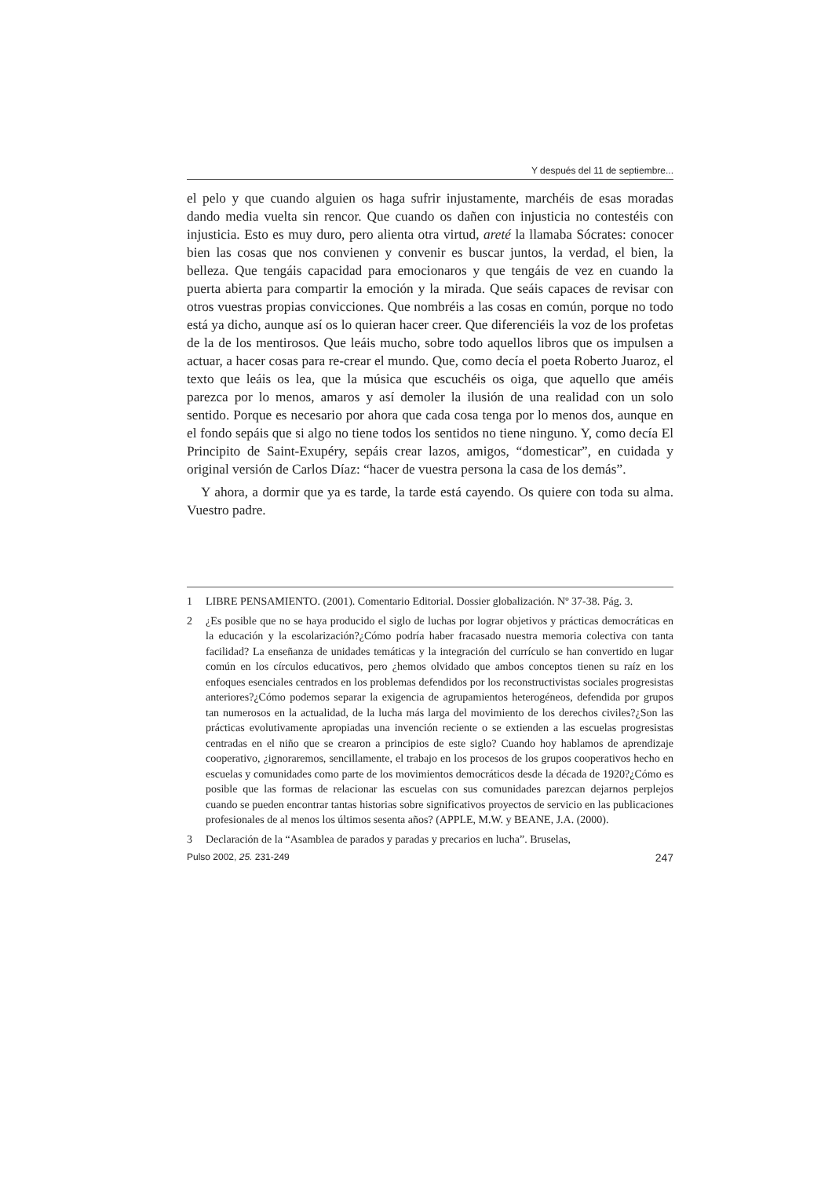Y después del 11 de septiembre...
el pelo y que cuando alguien os haga sufrir injustamente, marchéis de esas moradas dando media vuelta sin rencor. Que cuando os dañen con injusticia no contestéis con injusticia. Esto es muy duro, pero alienta otra virtud, areté la llamaba Sócrates: conocer bien las cosas que nos convienen y convenir es buscar juntos, la verdad, el bien, la belleza. Que tengáis capacidad para emocionaros y que tengáis de vez en cuando la puerta abierta para compartir la emoción y la mirada. Que seáis capaces de revisar con otros vuestras propias convicciones. Que nombréis a las cosas en común, porque no todo está ya dicho, aunque así os lo quieran hacer creer. Que diferenciéis la voz de los profetas de la de los mentirosos. Que leáis mucho, sobre todo aquellos libros que os impulsen a actuar, a hacer cosas para re-crear el mundo. Que, como decía el poeta Roberto Juaroz, el texto que leáis os lea, que la música que escuchéis os oiga, que aquello que améis parezca por lo menos, amaros y así demoler la ilusión de una realidad con un solo sentido. Porque es necesario por ahora que cada cosa tenga por lo menos dos, aunque en el fondo sepáis que si algo no tiene todos los sentidos no tiene ninguno. Y, como decía El Principito de Saint-Exupéry, sepáis crear lazos, amigos, “domesticar”, en cuidada y original versión de Carlos Díaz: “hacer de vuestra persona la casa de los demás”.
Y ahora, a dormir que ya es tarde, la tarde está cayendo. Os quiere con toda su alma. Vuestro padre.
1 LIBRE PENSAMIENTO. (2001). Comentario Editorial. Dossier globalización. Nº 37-38. Pág. 3.
2 ¿Es posible que no se haya producido el siglo de luchas por lograr objetivos y prácticas democráticas en la educación y la escolarización?¿Cómo podría haber fracasado nuestra memoria colectiva con tanta facilidad? La enseñanza de unidades temáticas y la integración del currículo se han convertido en lugar común en los círculos educativos, pero ¿hemos olvidado que ambos conceptos tienen su raíz en los enfoques esenciales centrados en los problemas defendidos por los reconstructivistas sociales progresistas anteriores?¿Cómo podemos separar la exigencia de agrupamientos heterogéneos, defendida por grupos tan numerosos en la actualidad, de la lucha más larga del movimiento de los derechos civiles?¿Son las prácticas evolutivamente apropiadas una invención reciente o se extienden a las escuelas progresistas centradas en el niño que se crearon a principios de este siglo? Cuando hoy hablamos de aprendizaje cooperativo, ¿ignoraremos, sencillamente, el trabajo en los procesos de los grupos cooperativos hecho en escuelas y comunidades como parte de los movimientos democráticos desde la década de 1920?¿Cómo es posible que las formas de relacionar las escuelas con sus comunidades parezcan dejarnos perplejos cuando se pueden encontrar tantas historias sobre significativos proyectos de servicio en las publicaciones profesionales de al menos los últimos sesenta años? (APPLE, M.W. y BEANE, J.A. (2000).
3 Declaración de la “Asamblea de parados y paradas y precarios en lucha”. Bruselas,
Pulso 2002, 25. 231-249 247